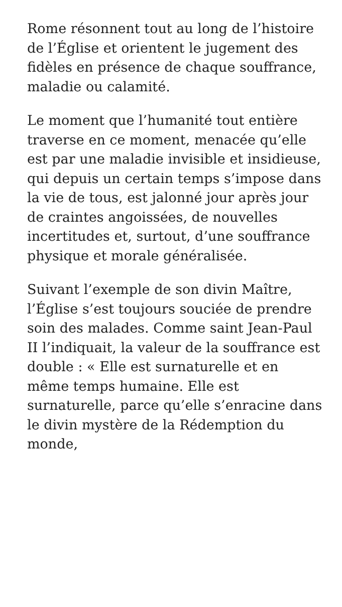Rome résonnent tout au long de l’histoire de l’Église et orientent le jugement des fidèles en présence de chaque souffrance, maladie ou calamité.
Le moment que l’humanité tout entière traverse en ce moment, menacée qu’elle est par une maladie invisible et insidieuse, qui depuis un certain temps s’impose dans la vie de tous, est jalonné jour après jour de craintes angoissées, de nouvelles incertitudes et, surtout, d’une souffrance physique et morale généralisée.
Suivant l’exemple de son divin Maître, l’Église s’est toujours souciée de prendre soin des malades. Comme saint Jean-Paul II l’indiquait, la valeur de la souffrance est double : « Elle est surnaturelle et en même temps humaine. Elle est surnaturelle, parce qu’elle s’enracine dans le divin mystère de la Rédemption du monde,